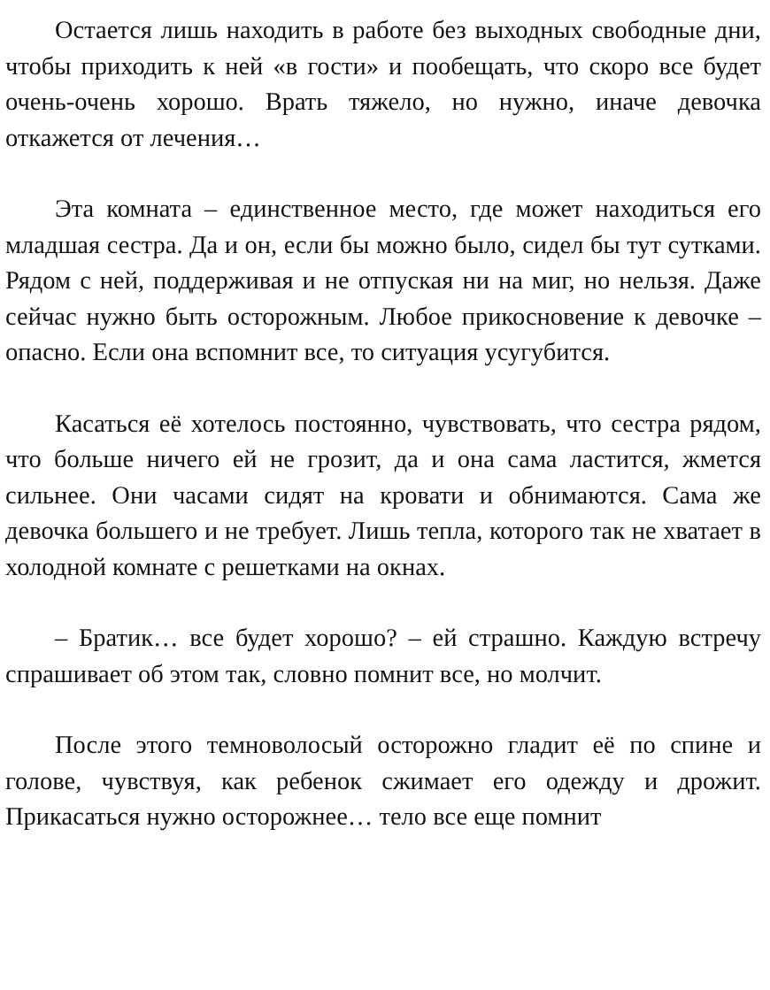Остается лишь находить в работе без выходных свободные дни, чтобы приходить к ней «в гости» и пообещать, что скоро все будет очень-очень хорошо. Врать тяжело, но нужно, иначе девочка откажется от лечения…
Эта комната – единственное место, где может находиться его младшая сестра. Да и он, если бы можно было, сидел бы тут сутками. Рядом с ней, поддерживая и не отпуская ни на миг, но нельзя. Даже сейчас нужно быть осторожным. Любое прикосновение к девочке – опасно. Если она вспомнит все, то ситуация усугубится.
Касаться её хотелось постоянно, чувствовать, что сестра рядом, что больше ничего ей не грозит, да и она сама ластится, жмется сильнее. Они часами сидят на кровати и обнимаются. Сама же девочка большего и не требует. Лишь тепла, которого так не хватает в холодной комнате с решетками на окнах.
– Братик… все будет хорошо? – ей страшно. Каждую встречу спрашивает об этом так, словно помнит все, но молчит.
После этого темноволосый осторожно гладит её по спине и голове, чувствуя, как ребенок сжимает его одежду и дрожит. Прикасаться нужно осторожнее… тело все еще помнит